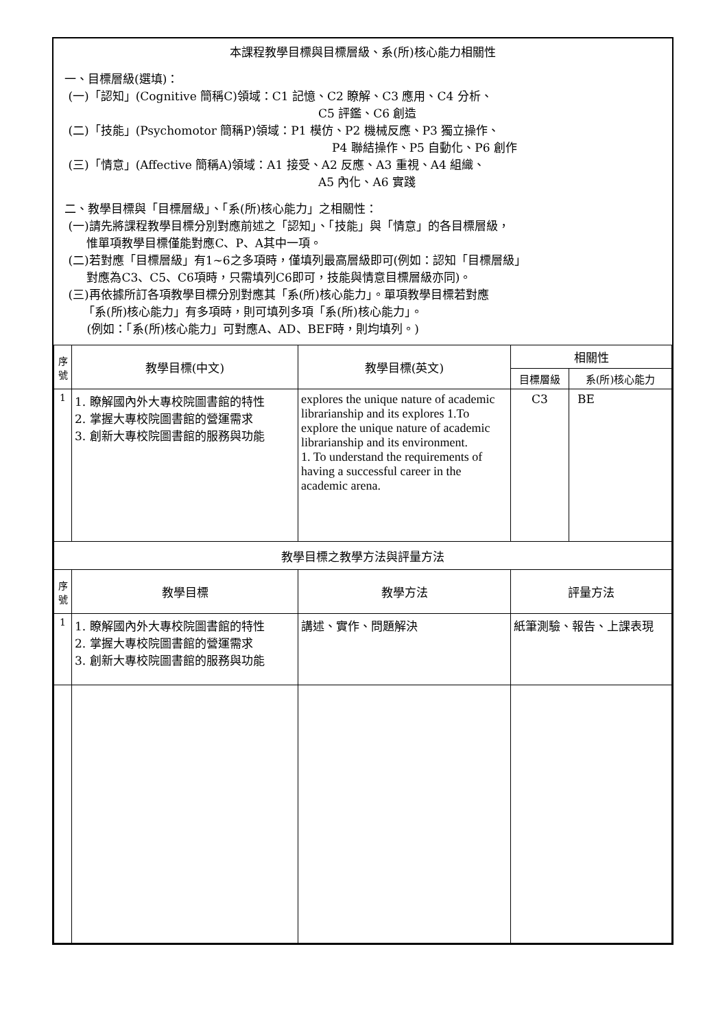本課程教學目標與目標層級、系(所)核心能力相關性
一、目標層級(選填)：
(一)「認知」(Cognitive 簡稱C)領域：C1 記憶、C2 瞭解、C3 應用、C4 分析、
C5 評鑑、C6 創造
(二)「技能」(Psychomotor 簡稱P)領域：P1 模仿、P2 機械反應、P3 獨立操作、
P4 聯結操作、P5 自動化、P6 創作
(三)「情意」(Affective 簡稱A)領域：A1 接受、A2 反應、A3 重視、A4 組織、
A5 內化、A6 實踐
二、教學目標與「目標層級」、「系(所)核心能力」之相關性：
(一)請先將課程教學目標分別對應前述之「認知」、「技能」與「情意」的各目標層級，
惟單項教學目標僅能對應C、P、A其中一項。
(二)若對應「目標層級」有1~6之多項時，僅填列最高層級即可(例如：認知「目標層級」
對應為C3、C5、C6項時，只需填列C6即可，技能與情意目標層級亦同)。
(三)再依據所訂各項教學目標分別對應其「系(所)核心能力」。單項教學目標若對應
「系(所)核心能力」有多項時，則可填列多項「系(所)核心能力」。
(例如：「系(所)核心能力」可對應A、AD、BEF時，則均填列。)
| 序 號 | 教學目標(中文) | 教學目標(英文) | 相關性 | |
| --- | --- | --- | --- | --- |
| | | | 目標層級 | 系(所)核心能力 |
| 1 | 1. 瞭解國內外大專校院圖書館的特性 2. 掌握大專校院圖書館的營運需求 3. 創新大專校院圖書館的服務與功能 | explores the unique nature of academic librarianship and its explores 1.To explore the unique nature of academic librarianship and its environment. 1. To understand the requirements of having a successful career in the academic arena. | C3 | BE |
| 教學目標之教學方法與評量方法 | | | | |
| 序 號 | 教學目標 | 教學方法 | 評量方法 | |
| 1 | 1. 瞭解國內外大專校院圖書館的特性 2. 掌握大專校院圖書館的營運需求 3. 創新大專校院圖書館的服務與功能 | 講述、實作、問題解決 | 紙筆測驗、報告、上課表現 | |